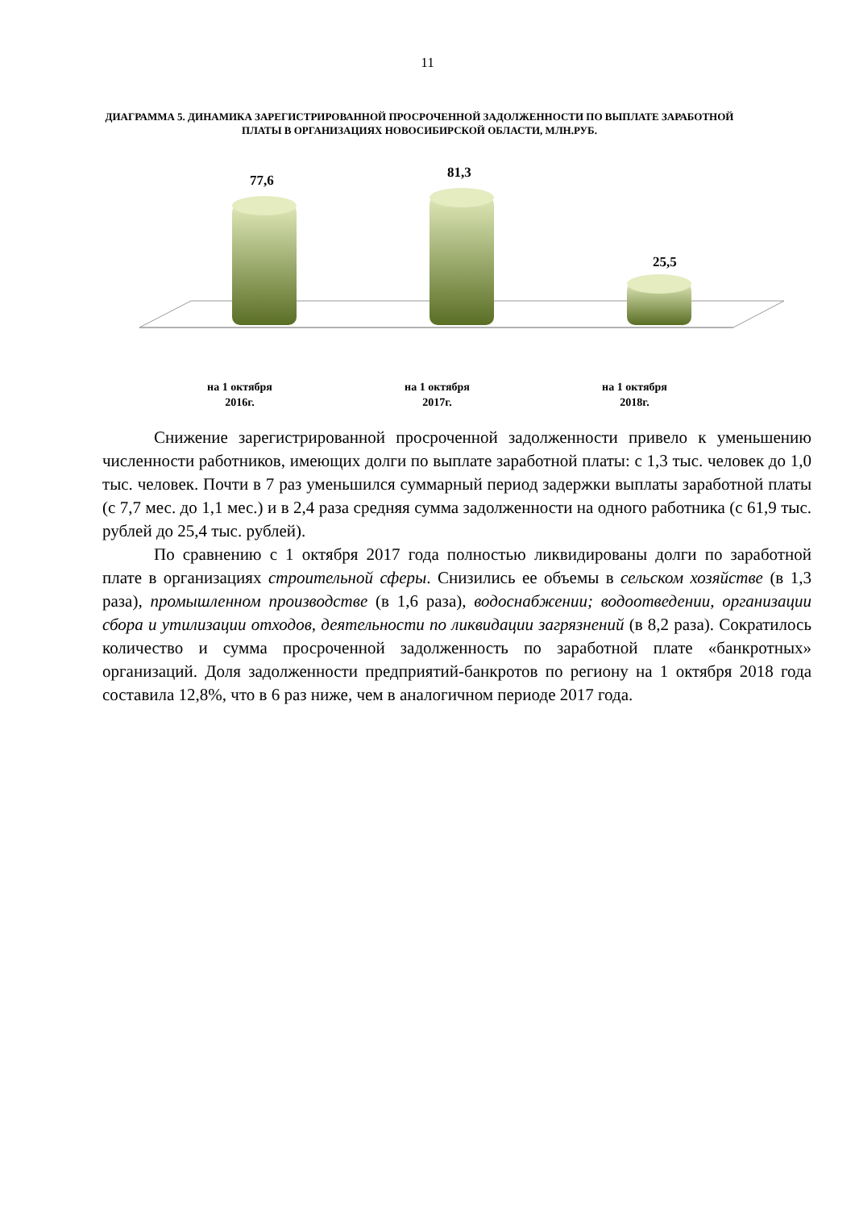11
ДИАГРАММА 5. ДИНАМИКА ЗАРЕГИСТРИРОВАННОЙ ПРОСРОЧЕННОЙ ЗАДОЛЖЕННОСТИ ПО ВЫПЛАТЕ ЗАРАБОТНОЙ ПЛАТЫ В ОРГАНИЗАЦИЯХ НОВОСИБИРСКОЙ ОБЛАСТИ, МЛН.РУБ.
77,6 81,3
25,5
на 1 октября
2016г.
на 1 октября
2017г.
на 1 октября
2018г.
Снижение зарегистрированной просроченной задолженности привело к уменьшению численности работников, имеющих долги по выплате заработной платы: с 1,3 тыс. человек до 1,0 тыс. человек. Почти в 7 раз уменьшился суммарный период задержки выплаты заработной платы (с 7,7 мес. до 1,1 мес.) и в 2,4 раза средняя сумма задолженности на одного работника (с 61,9 тыс. рублей до 25,4 тыс. рублей).
По сравнению с 1 октября 2017 года полностью ликвидированы долги по заработной плате в организациях строительной сферы. Снизились ее объемы в сельском хозяйстве (в 1,3 раза), промышленном производстве (в 1,6 раза), водоснабжении; водоотведении, организации сбора и утилизации отходов, деятельности по ликвидации загрязнений (в 8,2 раза). Сократилось количество и сумма просроченной задолженность по заработной плате «банкротных» организаций. Доля задолженности предприятий-банкротов по региону на 1 октября 2018 года составила 12,8%, что в 6 раз ниже, чем в аналогичном периоде 2017 года.